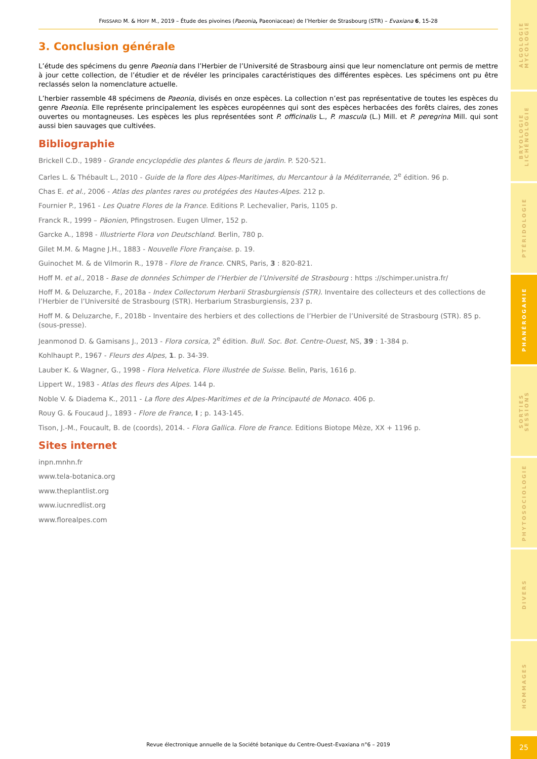FRISSARD M. & HOFF M., 2019 – Étude des pivoines (Paeonia, Paeoniaceae) de l’Herbier de Strasbourg (STR) – Evaxiana 6, 15-28
3. Conclusion générale
L’étude des spécimens du genre Paeonia dans l’Herbier de l’Université de Strasbourg ainsi que leur nomenclature ont permis de mettre à jour cette collection, de l’étudier et de révéler les principales caractéristiques des différentes espèces. Les spécimens ont pu être reclassés selon la nomenclature actuelle.
L’herbier rassemble 48 spécimens de Paeonia, divisés en onze espèces. La collection n’est pas représentative de toutes les espèces du genre Paeonia. Elle représente principalement les espèces européennes qui sont des espèces herbacées des forêts claires, des zones ouvertes ou montagneuses. Les espèces les plus représentées sont P. officinalis L., P. mascula (L.) Mill. et P. peregrina Mill. qui sont aussi bien sauvages que cultivées.
Bibliographie
Brickell C.D., 1989 - Grande encyclopédie des plantes & fleurs de jardin. P. 520-521.
Carles L. & Thébault L., 2010 - Guide de la flore des Alpes-Maritimes, du Mercantour à la Méditerranée, 2<sup>e</sup> édition. 96 p.
Chas E. et al., 2006 - Atlas des plantes rares ou protégées des Hautes-Alpes. 212 p.
Fournier P., 1961 - Les Quatre Flores de la France. Editions P. Lechevalier, Paris, 1105 p.
Franck R., 1999 – Päonien, Pfingstrosen. Eugen Ulmer, 152 p.
Garcke A., 1898 - Illustrierte Flora von Deutschland. Berlin, 780 p.
Gilet M.M. & Magne J.H., 1883 - Nouvelle Flore Française. p. 19.
Guinochet M. & de Vilmorin R., 1978 - Flore de France. CNRS, Paris, 3 : 820-821.
Hoff M. et al., 2018 - Base de données Schimper de l’Herbier de l’Université de Strasbourg : https ://schimper.unistra.fr/
Hoff M. & Deluzarche, F., 2018a - Index Collectorum Herbarii Strasburgiensis (STR). Inventaire des collecteurs et des collections de l’Herbier de l’Université de Strasbourg (STR). Herbarium Strasburgiensis, 237 p.
Hoff M. & Deluzarche, F., 2018b - Inventaire des herbiers et des collections de l’Herbier de l’Université de Strasbourg (STR). 85 p. (sous-presse).
Jeanmonod D. & Gamisans J., 2013 - Flora corsica, 2<sup>e</sup> édition. Bull. Soc. Bot. Centre-Ouest, NS, 39 : 1-384 p.
Kohlhaupt P., 1967 - Fleurs des Alpes, 1. p. 34-39.
Lauber K. & Wagner, G., 1998 - Flora Helvetica. Flore illustrée de Suisse. Belin, Paris, 1616 p.
Lippert W., 1983 - Atlas des fleurs des Alpes. 144 p.
Noble V. & Diadema K., 2011 - La flore des Alpes-Maritimes et de la Principauté de Monaco. 406 p.
Rouy G. & Foucaud J., 1893 - Flore de France, I ; p. 143-145.
Tison, J.-M., Foucault, B. de (coords), 2014. - Flora Gallica. Flore de France. Editions Biotope Mèze, XX + 1196 p.
Sites internet
inpn.mnhn.fr
www.tela-botanica.org
www.theplantlist.org
www.iucnredlist.org
www.florealpes.com
ALGOLOGIE
MYCOLOGIE
BRYOLOGIE
LICHÉNOLOGIE
PTÉRIDOLOGIE
PHANÉROGAMIE
SORTIES
SESSIONS
PHYTOSOCIOLOGIE
DIVERS
HOMMAGES
Revue électronique annuelle de la Société botanique du Centre-Ouest–Evaxiana n°6 – 2019 25